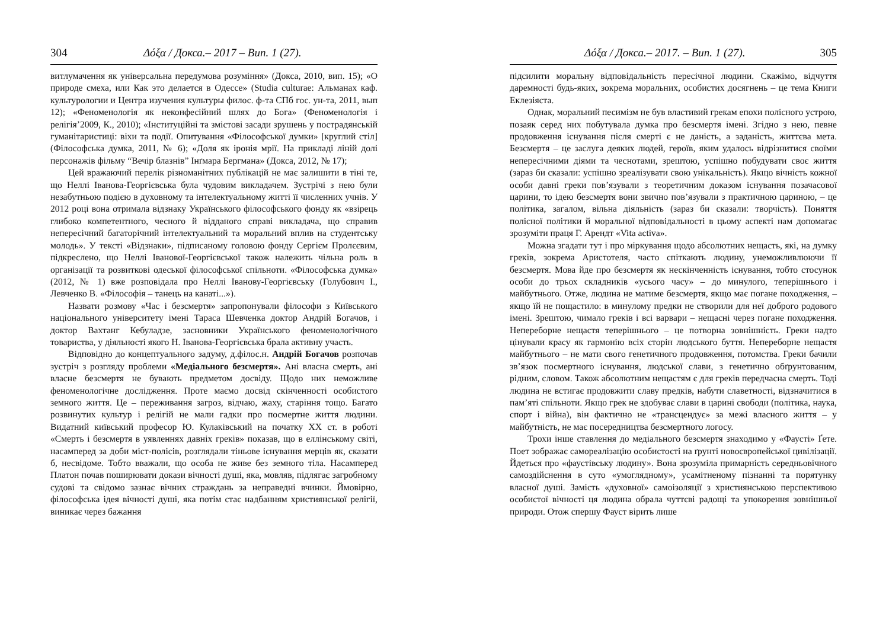304 Δόξα / Докса.– 2017 – Вип. 1 (27).
витлумачення як універсальна передумова розуміння» (Докса, 2010, вип. 15); «О природе смеха, или Как это делается в Одессе» (Studia culturae: Альманах каф. культурологии и Центра изучения культуры филос. ф-та СПб гос. ун-та, 2011, вып 12); «Феноменологія як неконфесійний шлях до Бога» (Феноменологія і релігія’2009, К., 2010); «Інституційні та змістові засади зрушень у пострадянській гуманітаристиці: віхи та події. Опитування «Філософської думки» [круглий стіл] (Філософська думка, 2011, № 6); «Доля як іронія мрії. На прикладі ліній долі персонажів фільму “Вечір блазнів” Інґмара Бергмана» (Докса, 2012, № 17);
Цей вражаючий перелік різноманітних публікацій не має залишити в тіні те, що Неллі Іванова-Георгієвська була чудовим викладачем. Зустрічі з нею були незабутньою подією в духовному та інтелектуальному житті її численних учнів. У 2012 році вона отримала відзнаку Українського філософського фонду як «взірець глибоко компетентного, чесного й відданого справі викладача, що справив непересічний багаторічний інтелектуальний та моральний вплив на студентську молодь». У тексті «Відзнаки», підписаному головою фонду Сергієм Пролєєвим, підкреслено, що Неллі Іванової-Георгієвської також належить чільна роль в організації та розвиткові одеської філософської спільноти. «Філософська думка» (2012, № 1) вже розповідала про Неллі Іванову-Георгієвську (Голубович І., Левченко В. «Філософія – танець на канаті...»).
Назвати розмову «Час і безсмертя» запропонували філософи з Київського національного університету імені Тараса Шевченка доктор Андрій Богачов, і доктор Вахтанг Кебуладзе, засновники Українського феноменологічного товариства, у діяльності якого Н. Іванова-Георгієвська брала активну участь.
Відповідно до концептуального задуму, д.філос.н. Андрій Богачов розпочав зустріч з розгляду проблеми «Медіального безсмертя». Ані власна смерть, ані власне безсмертя не бувають предметом досвіду. Щодо них неможливе феноменологічне дослідження. Проте маємо досвід скінченності особистого земного життя. Це – переживання загроз, відчаю, жаху, старіння тощо. Багато розвинутих культур і релігій не мали гадки про посмертне життя людини. Видатний київський професор Ю. Кулаківський на початку XX ст. в роботі «Смерть і безсмертя в уявленнях давніх греків» показав, що в еллінському світі, насамперед за доби міст-полісів, розглядали тіньове існування мерців як, сказати б, несвідоме. Тобто вважали, що особа не живе без земного тіла. Насамперед Платон почав поширювати докази вічності душі, яка, мовляв, підлягає загробному судові та свідомо зазнає вічних страждань за неправедні вчинки. Ймовірно, філософська ідея вічності душі, яка потім стає надбанням християнської релігії, виникає через бажання
Δόξα / Докса.– 2017. – Вип. 1 (27). 305
підсилити моральну відповідальність пересічної людини. Скажімо, відчуття даремності будь-яких, зокрема моральних, особистих досягнень – це тема Книги Еклезіяста.
Однак, моральний песимізм не був властивий грекам епохи полісного устрою, позаяк серед них побутувала думка про безсмертя імені. Згідно з нею, певне продовження існування після смерті є не даність, а заданість, життєва мета. Безсмертя – це заслуга деяких людей, героїв, яким удалось відрізнитися своїми непересічними діями та чеснотами, зрештою, успішно побудувати своє життя (зараз би сказали: успішно зреалізувати свою унікальність). Якщо вічність кожної особи давні греки пов’язували з теоретичним доказом існування позачасової царини, то ідею безсмертя вони звично пов’язували з практичною цариною, – це політика, загалом, вільна діяльність (зараз би сказали: творчість). Поняття полісної політики й моральної відповідальності в цьому аспекті нам допомагає зрозуміти праця Г. Арендт «Vita activa».
Можна згадати тут і про міркування щодо абсолютних нещасть, які, на думку греків, зокрема Аристотеля, часто спіткають людину, унеможливлюючи її безсмертя. Мова йде про безсмертя як нескінченність існування, тобто стосунок особи до трьох складників «усього часу» – до минулого, теперішнього і майбутнього. Отже, людина не матиме безсмертя, якщо має погане походження, – якщо їй не пощастило: в минулому предки не створили для неї доброго родового імені. Зрештою, чимало греків і всі варвари – нещасні через погане походження. Непереборне нещастя теперішнього – це потворна зовнішність. Греки надто цінували красу як гармонію всіх сторін людського буття. Непереборне нещастя майбутнього – не мати свого генетичного продовження, потомства. Греки бачили зв’язок посмертного існування, людської слави, з генетично обґрунтованим, рідним, словом. Також абсолютним нещастям є для греків передчасна смерть. Тоді людина не встигає продовжити славу предків, набути славетності, відзначитися в пам’яті спільноти. Якщо грек не здобуває слави в царині свободи (політика, наука, спорт і війна), він фактично не «трансцендує» за межі власного життя – у майбутність, не має посередництва безсмертного логосу.
Трохи інше ставлення до медіального безсмертя знаходимо у «Фаусті» Ґете. Поет зображає самореалізацію особистості на ґрунті новоєвропейської цивілізації. Йдеться про «фаустівську людину». Вона зрозуміла примарність середньовічного самоздійснення в суто «умоглядному», усамітненому пізнанні та порятунку власної душі. Замість «духовної» самоізоляції з християнською перспективою особистої вічності ця людина обрала чуттєві радощі та упокорення зовнішньої природи. Отож спершу Фауст вірить лише